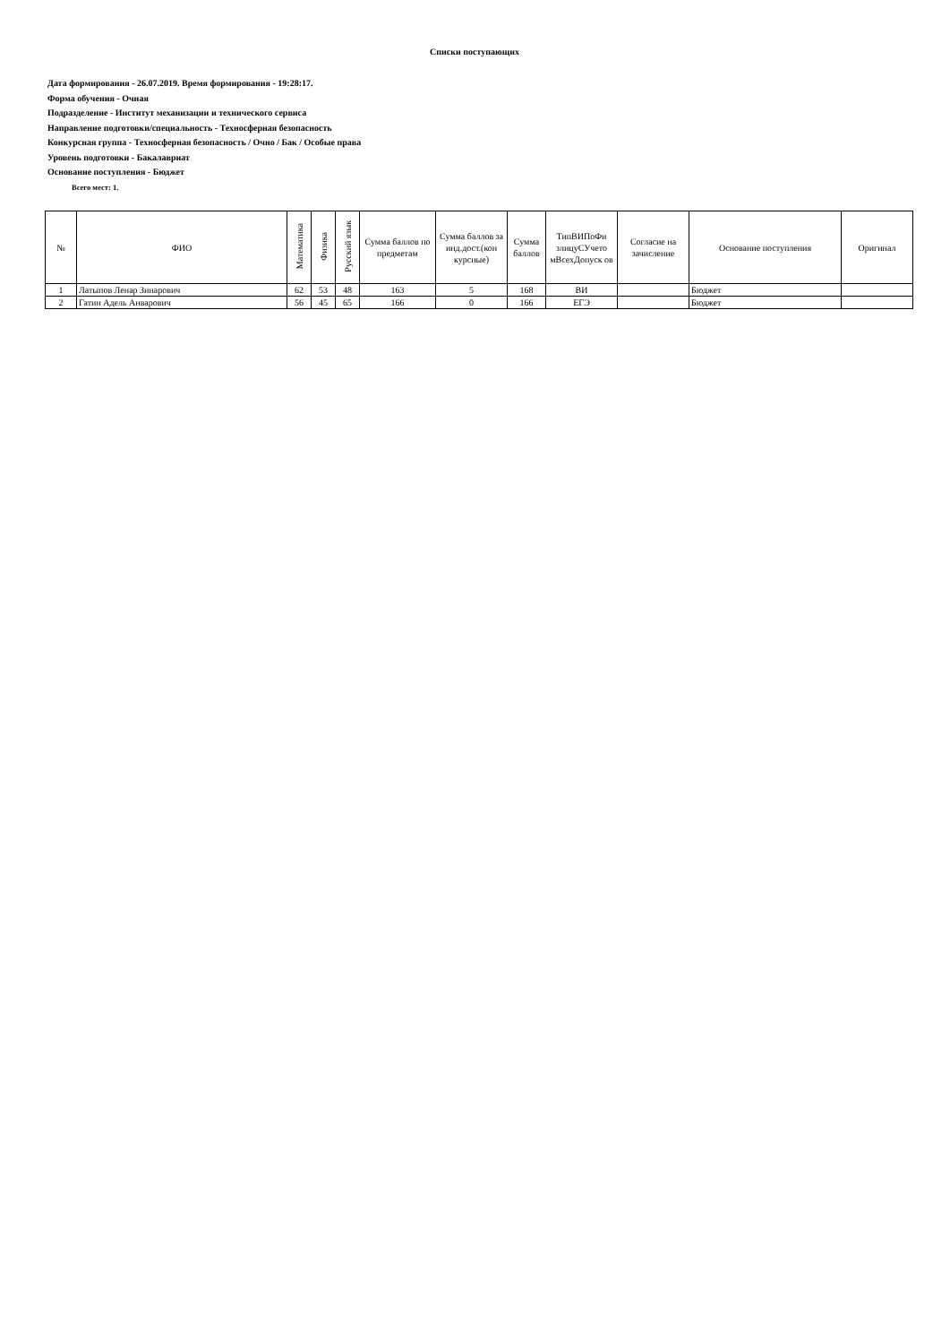Списки поступающих
Дата формирования - 26.07.2019. Время формирования - 19:28:17.
Форма обучения - Очная
Подразделение - Институт механизации и технического сервиса
Направление подготовки/специальность - Техносферная безопасность
Конкурсная группа - Техносферная безопасность / Очно / Бак / Особые права
Уровень подготовки - Бакалавриат
Основание поступления - Бюджет
Всего мест: 1.
| № | ФИО | Математика | Физика | Русский язык | Сумма баллов по предметам | Сумма баллов за инд.дост.(кон курсные) | Сумма баллов | ТипВИПоФи злицуСУчето мВсехДопуск ов | Согласие на зачисление | Основание поступления | Оригинал |
| --- | --- | --- | --- | --- | --- | --- | --- | --- | --- | --- | --- |
| 1 | Латыпов Ленар Зинарович | 62 | 53 | 48 | 163 | 5 | 168 | ВИ | | Бюджет | |
| 2 | Гатин Адель Анварович | 56 | 45 | 65 | 166 | 0 | 166 | ЕГЭ | | Бюджет | |